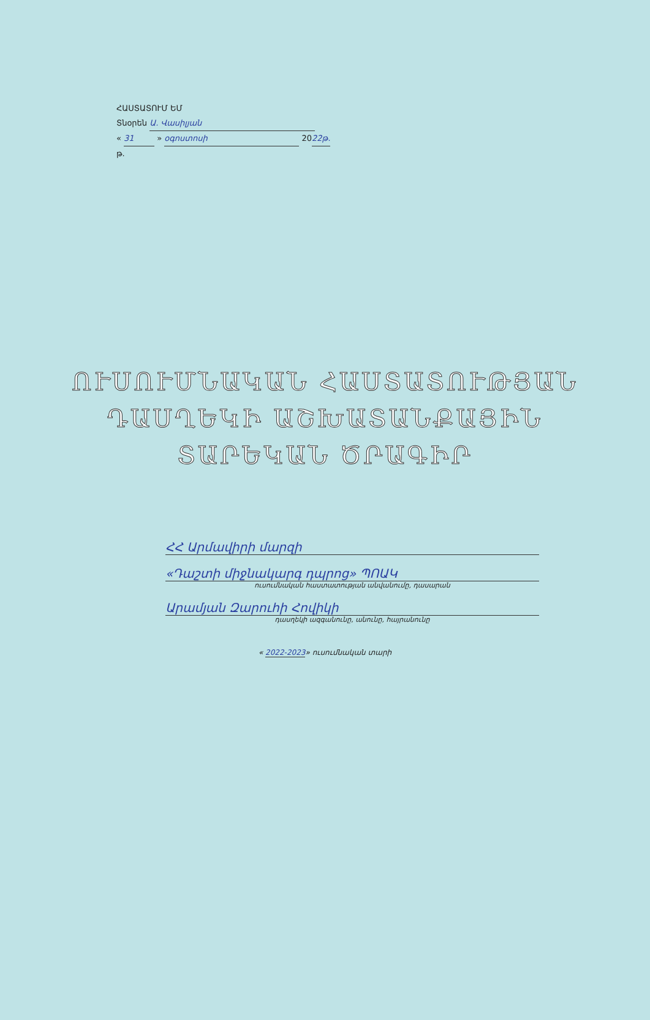ՀԱՍՏԱՏՈՒՄ ԵՄ
Տնօրեն Ա. Վասիլյան
« 31 » օգոստոսի 2022թ.
թ.
ՈՒՍՈՒՄՆԱԿԱՆ ՀԱՍՏԱՏՈՒԹՅԱՆ
ԴԱՍՂԵԿԻ ԱՇԽԱՏԱՆՔԱՅԻՆ
ՏԱՐԵԿԱՆ ԾՐԱԳԻՐ
ՀՀ Արմավիրի մարզի
«Դաշտի միջնակարգ դպրոց» ՊՈԱԿ
ուսումնական հաստատության անվանումը, դասարան
Արամյան Զարուհի Հովիկի
դասղեկի ազգանունը, անունը, հայրանունը
« 2022-2023» ուսումնական տարի